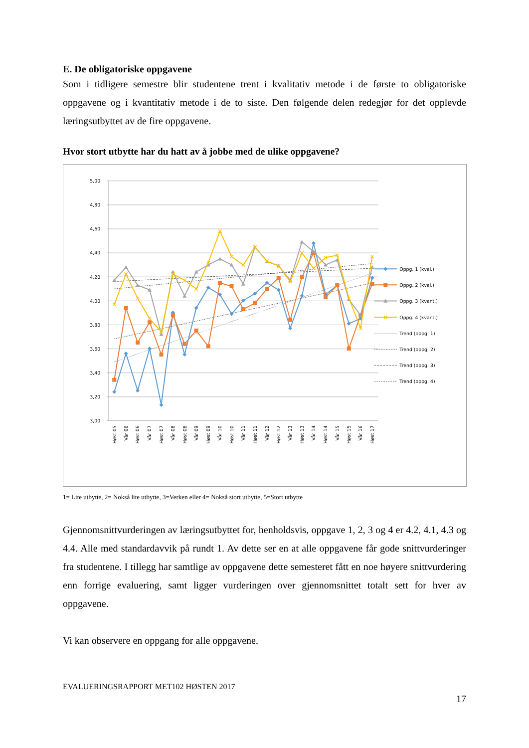E. De obligatoriske oppgavene
Som i tidligere semestre blir studentene trent i kvalitativ metode i de første to obligatoriske oppgavene og i kvantitativ metode i de to siste. Den følgende delen redegjør for det opplevde læringsutbyttet av de fire oppgavene.
Hvor stort utbytte har du hatt av å jobbe med de ulike oppgavene?
5,00
4,80
4,60
4,40
4,20
4,00
3,80
3,60
3,40
3,20
3,00
Oppg. 1 (kval.)
Oppg. 2 (kval.)
Oppg. 3 (kvant.)
Oppg. 4 (kvant.)
Trend (oppg. 1)
Trend (oppg. 2)
Trend (oppg. 3)
Trend (oppg. 4)
Høst 05
Vår 06
Høst 06
Vår 07
Høst 07
Vår 08
Høst 08
Vår 09
Høst 09
Vår 10
Høst 10
Vår 11
Høst 11
Vår 12
Høst 12
Vår 13
Høst 13
Vår 14
Høst 14
Vår 15
Høst 15
Vår 16
Høst 17
1= Lite utbytte, 2= Nokså lite utbytte, 3=Verken eller 4= Nokså stort utbytte, 5=Stort utbytte
Gjennomsnittvurderingen av læringsutbyttet for, henholdsvis, oppgave 1, 2, 3 og 4 er 4.2, 4.1, 4.3 og 4.4. Alle med standardavvik på rundt 1. Av dette ser en at alle oppgavene får gode snittvurderinger fra studentene. I tillegg har samtlige av oppgavene dette semesteret fått en noe høyere snittvurdering enn forrige evaluering, samt ligger vurderingen over gjennomsnittet totalt sett for hver av oppgavene.
Vi kan observere en oppgang for alle oppgavene.
EVALUERINGSRAPPORT MET102 HØSTEN 2017
17